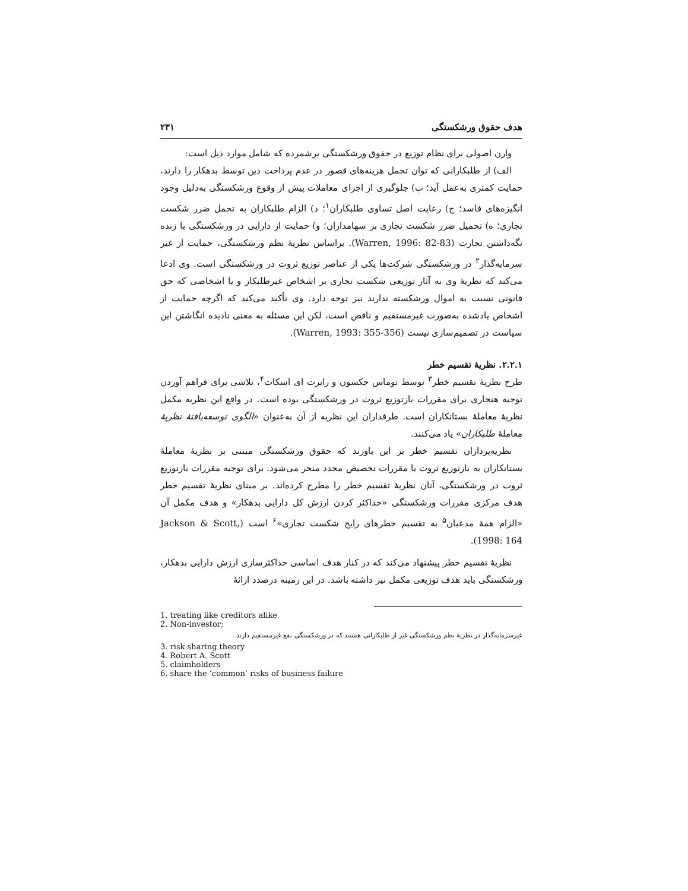هدف حقوق ورشکستگی ۲۳۱
وارن اصولی برای نظام توزیع در حقوق ورشکستگی برشمرده که شامل موارد ذیل است:
الف) از طلبکارانی که توان تحمل هزینه‌های قصور در عدم پرداخت دین توسط بدهکار را دارند، حمایت کمتری به‌عمل آید؛ ب) جلوگیری از اجرای معاملات پیش از وقوع ورشکستگی به‌دلیل وجود انگیزه‌های فاسد؛ ج) رعایت اصل تساوی طلبکاران<sup>۱</sup>؛ د) الزام طلبکاران به تحمل ضرر شکست تجاری؛ ه) تحمیل ضرر شکست تجاری بر سهامداران؛ و) حمایت از دارایی در ورشکستگی با زنده نگه‌داشتن تجارت (Warren, 1996: 82-83). براساس نظریهٔ نظم ورشکستگی، حمایت از غیر سرمایه‌گذار<sup>۲</sup> در ورشکستگی شرکت‌ها یکی از عناصر توزیع ثروت در ورشکستگی است. وی ادعا می‌کند که نظریهٔ وی به آثار توزیعی شکست تجاری بر اشخاص غیرطلبکار و یا اشخاصی که حق قانونی نسبت به اموال ورشکسته ندارند نیز توجه دارد. وی تأکید می‌کند که اگرچه حمایت از اشخاص یادشده به‌صورت غیرمستقیم و ناقص است، لکن این مسئله به معنی نادیده انگاشتن این سیاست در تصمیم‌سازی نیست (Warren, 1993: 355-356).
۲.۲.۱. نظریهٔ تقسیم خطر
طرح نظریهٔ تقسیم خطر<sup>۳</sup> توسط توماس جکسون و رابرت ای اسکات<sup>۴</sup>، تلاشی برای فراهم آوردن توجیه هنجاری برای مقررات بازتوزیع ثروت در ورشکستگی بوده است. در واقع این نظریه مکمل نظریهٔ معاملهٔ بستانکاران است. طرفداران این نظریه از آن به‌عنوان «الگوی توسعه‌یافتهٔ نظریهٔ معاملهٔ طلبکاران» یاد می‌کنند.
نظریه‌پردازان تقسیم خطر بر این باورند که حقوق ورشکستگی مبتنی بر نظریهٔ معاملهٔ بستانکاران به بازتوزیع ثروت یا مقررات تخصیص مجدد منجر می‌شود. برای توجیه مقررات بازتوزیع ثروت در ورشکستگی، آنان نظریهٔ تقسیم خطر را مطرح کرده‌اند. بر مبنای نظریهٔ تقسیم خطر هدف مرکزی مقررات ورشکستگی «حداکثر کردن ارزش کل دارایی بدهکار» و هدف مکمل آن «الزام همهٔ مدعیان<sup>۵</sup> به تقسیم خطرهای رایج شکست تجاری»<sup>۶</sup> است (Jackson & Scott, 1998: 164).
نظریهٔ تقسیم خطر پیشنهاد می‌کند که در کنار هدف اساسی حداکثرسازی ارزش دارایی بدهکار، ورشکستگی باید هدف توزیعی مکمل نیز داشته باشد. در این زمینه درصدد ارائهٔ
1. treating like creditors alike
2. Non-investor;
غیرسرمایه‌گذار در نظریهٔ نظم ورشکستگی غیر از طلبکارانی هستند که در ورشکستگی نفع غیرمستقیم دارند.
3. risk sharing theory
4. Robert A. Scott
5. claimholders
6. share the ‘common’ risks of business failure